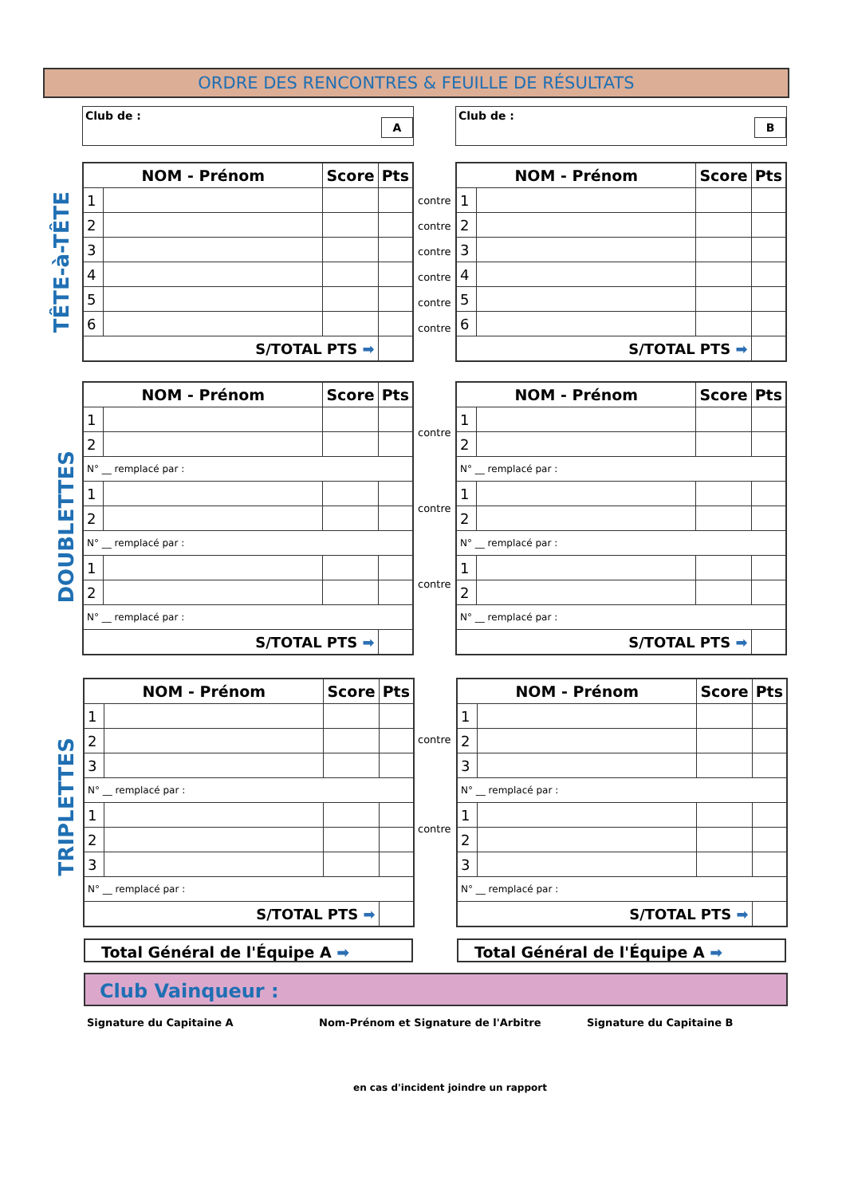ORDRE DES RENCONTRES & FEUILLE DE RÉSULTATS
Club de :
A
Club de :
B
TÊTE-à-TÊTE
DOUBLETTES
TRIPLETTES
| NOM - Prénom | | Score | Pts |
| --- | --- | --- | --- |
| 1 | | | |
| 2 | | | |
| 3 | | | |
| 4 | | | |
| 5 | | | |
| 6 | | | |
| S/TOTAL PTS ➡ | | | |
| NOM - Prénom | | Score | Pts |
| --- | --- | --- | --- |
| 1 | | | |
| 2 | | | |
| 3 | | | |
| 4 | | | |
| 5 | | | |
| 6 | | | |
| S/TOTAL PTS ➡ | | | |
contre
contre
contre
contre
contre
contre
| NOM - Prénom | | Score | Pts |
| --- | --- | --- | --- |
| 1 | | | |
| 2 | | | |
| N° __ remplacé par : | | | |
| 1 | | | |
| 2 | | | |
| N° __ remplacé par : | | | |
| 1 | | | |
| 2 | | | |
| N° __ remplacé par : | | | |
| S/TOTAL PTS ➡ | | | |
| NOM - Prénom | | Score | Pts |
| --- | --- | --- | --- |
| 1 | | | |
| 2 | | | |
| N° __ remplacé par : | | | |
| 1 | | | |
| 2 | | | |
| N° __ remplacé par : | | | |
| 1 | | | |
| 2 | | | |
| N° __ remplacé par : | | | |
| S/TOTAL PTS ➡ | | | |
contre
contre
contre
| NOM - Prénom | | Score | Pts |
| --- | --- | --- | --- |
| 1 | | | |
| 2 | | | |
| 3 | | | |
| N° __ remplacé par : | | | |
| 1 | | | |
| 2 | | | |
| 3 | | | |
| N° __ remplacé par : | | | |
| S/TOTAL PTS ➡ | | | |
| NOM - Prénom | | Score | Pts |
| --- | --- | --- | --- |
| 1 | | | |
| 2 | | | |
| 3 | | | |
| N° __ remplacé par : | | | |
| 1 | | | |
| 2 | | | |
| 3 | | | |
| N° __ remplacé par : | | | |
| S/TOTAL PTS ➡ | | | |
contre
contre
Total Général de l'Équipe A ➡ Total Général de l'Équipe A ➡
Club Vainqueur :
Signature du Capitaine A
Nom-Prénom et Signature de l'Arbitre
Signature du Capitaine B
en cas d'incident joindre un rapport